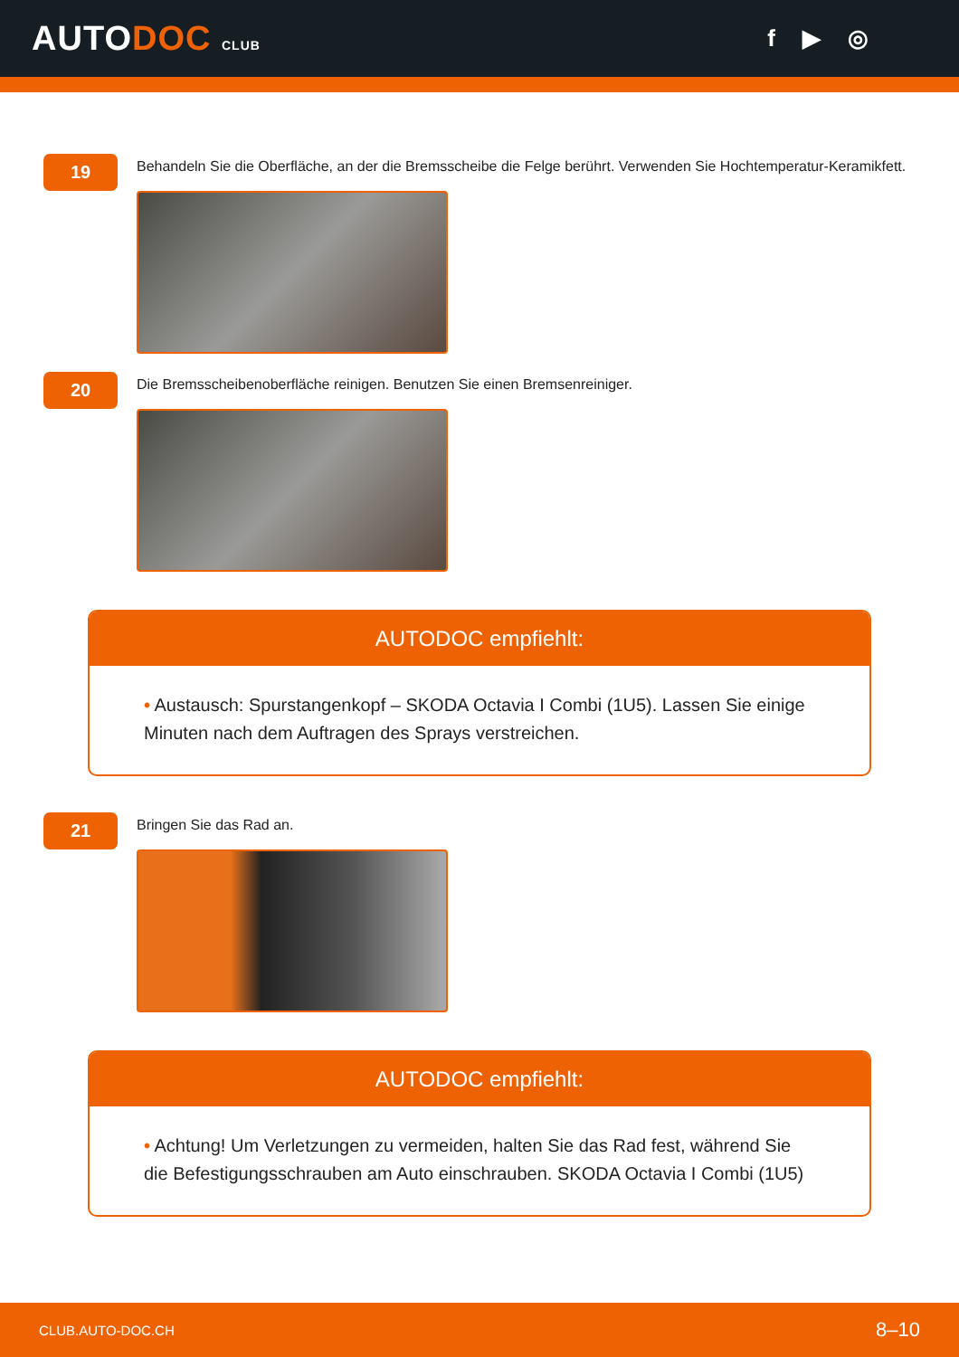AUTODOC CLUB
f ▶ ◎
19
Behandeln Sie die Oberfläche, an der die Bremsscheibe die Felge berührt. Verwenden Sie Hochtemperatur-Keramikfett.
20
Die Bremsscheibenoberfläche reinigen. Benutzen Sie einen Bremsenreiniger.
AUTODOC empfiehlt:
• Austausch: Spurstangenkopf – SKODA Octavia I Combi (1U5). Lassen Sie einige Minuten nach dem Auftragen des Sprays verstreichen.
21
Bringen Sie das Rad an.
AUTODOC empfiehlt:
• Achtung! Um Verletzungen zu vermeiden, halten Sie das Rad fest, während Sie die Befestigungsschrauben am Auto einschrauben. SKODA Octavia I Combi (1U5)
CLUB.AUTO-DOC.CH 8–10